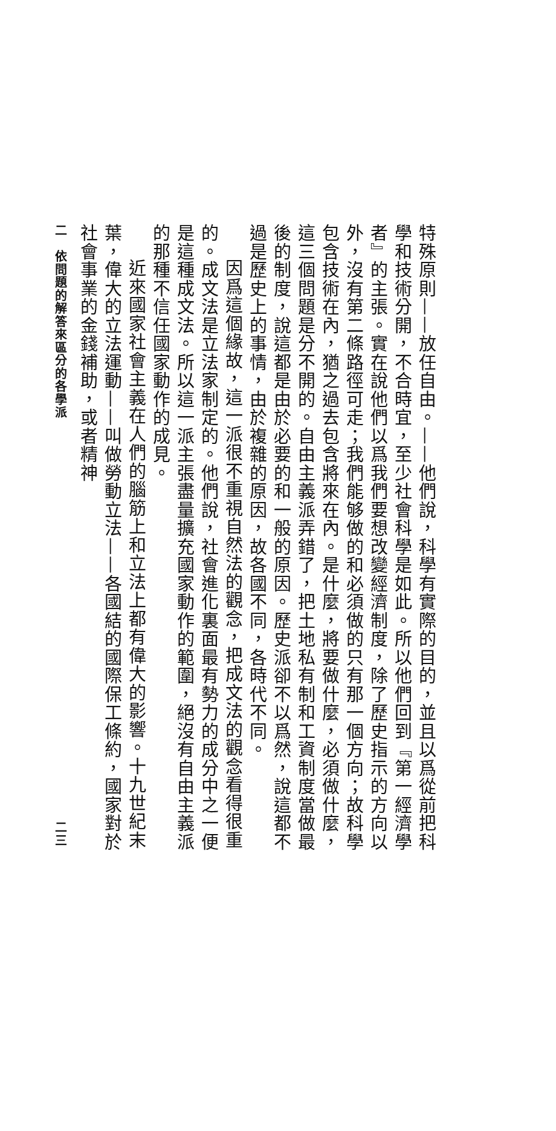特殊原則——放任自由。——他們說，科學有實際的目的，並且以爲從前把科學和技術分開，不合時宜，至少社會科學是如此。所以他們回到『第一經濟學者』的主張。實在說他們以爲我們要想改變經濟制度，除了歷史指示的方向以外，沒有第二條路徑可走；我們能够做的和必須做的只有那一個方向；故科學包含技術在內，猶之過去包含將來在內。是什麼，將要做什麼，必須做什麼，這三個問題是分不開的。自由主義派弄錯了，把土地私有制和工資制度當做最後的制度，說這都是由於必要的和一般的原因。歷史派卻不以爲然，說這都不過是歷史上的事情，由於複雜的原因，故各國不同，各時代不同。
因爲這個緣故，這一派很不重視自然法的觀念，把成文法的觀念看得很重的。成文法是立法家制定的。他們說，社會進化裏面最有勢力的成分中之一便是這種成文法。所以這一派主張盡量擴充國家動作的範圍，絕沒有自由主義派的那種不信任國家動作的成見。
近來國家社會主義在人們的腦筋上和立法上都有偉大的影響。十九世紀末葉，偉大的立法運動——叫做勞動立法——各國結的國際保工條約，國家對於社會事業的金錢補助，或者精神
二　依問題的解答來區分的各學派 二三